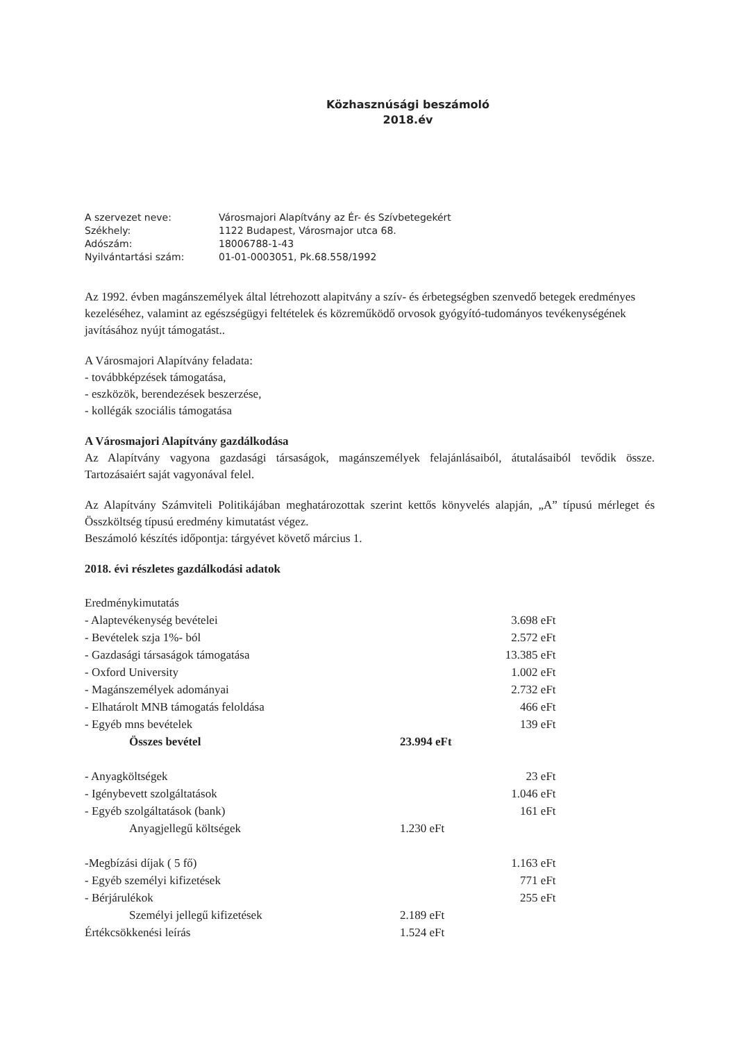Közhasznúsági beszámoló
2018.év
| A szervezet neve: | Városmajori Alapítvány az Ér- és Szívbetegekért |
| Székhely: | 1122 Budapest, Városmajor utca 68. |
| Adószám: | 18006788-1-43 |
| Nyilvántartási szám: | 01-01-0003051, Pk.68.558/1992 |
Az 1992. évben magánszemélyek által létrehozott alapitvány a szív- és érbetegségben szenvedő betegek eredményes kezeléséhez, valamint az egészségügyi feltételek és közreműködő orvosok gyógyító-tudományos tevékenységének javításához nyújt támogatást..
A Városmajori Alapítvány feladata:
- továbbképzések támogatása,
- eszközök, berendezések beszerzése,
- kollégák szociális támogatása
A Városmajori Alapítvány gazdálkodása
Az Alapítvány vagyona gazdasági társaságok, magánszemélyek felajánlásaiból, átutalásaiból tevődik össze. Tartozásaiért saját vagyonával felel.
Az Alapítvány Számviteli Politikájában meghatározottak szerint kettős könyvelés alapján, „A” típusú mérleget és Összköltség típusú eredmény kimutatást végez.
Beszámoló készítés időpontja: tárgyévet követő március 1.
2018. évi részletes gazdálkodási adatok
| Eredménykimutatás | | |
| - Alaptevékenység bevételei | | 3.698 eFt |
| - Bevételek szja 1%- ból | | 2.572 eFt |
| - Gazdasági társaságok támogatása | | 13.385 eFt |
| - Oxford University | | 1.002 eFt |
| - Magánszemélyek adományai | | 2.732 eFt |
| - Elhatárolt MNB támogatás feloldása | | 466 eFt |
| - Egyéb mns bevételek | | 139 eFt |
| Összes bevétel | 23.994 eFt | |
| - Anyagköltségek | | 23 eFt |
| - Igénybevett szolgáltatások | | 1.046 eFt |
| - Egyéb szolgáltatások (bank) | | 161 eFt |
| Anyagjellegű költségek | 1.230 eFt | |
| -Megbízási díjak ( 5 fő) | | 1.163 eFt |
| - Egyéb személyi kifizetések | | 771 eFt |
| - Bérjárulékok | | 255 eFt |
| Személyi jellegű kifizetések | 2.189 eFt | |
| Értékcsökkenési leírás | 1.524 eFt | |